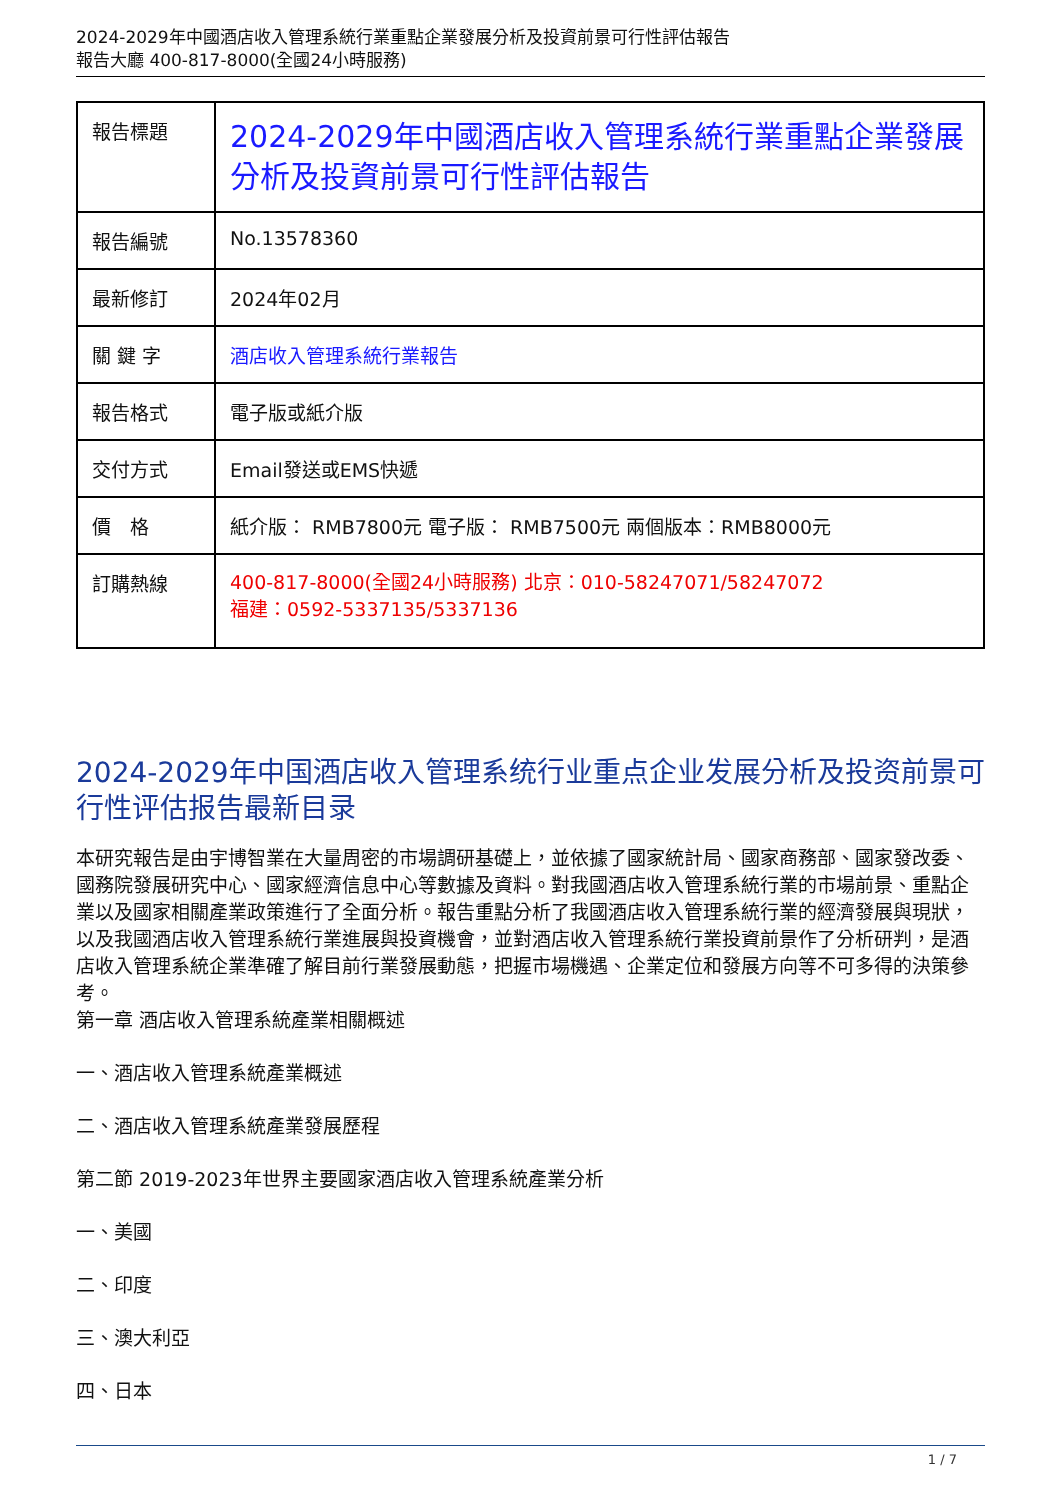2024-2029年中國酒店收入管理系統行業重點企業發展分析及投資前景可行性評估報告
報告大廳 400-817-8000(全國24小時服務)
| 報告標題 | 2024-2029年中國酒店收入管理系統行業重點企業發展分析及投資前景可行性評估報告 |
| 報告編號 | No.13578360 |
| 最新修訂 | 2024年02月 |
| 關 鍵 字 | 酒店收入管理系統行業報告 |
| 報告格式 | 電子版或紙介版 |
| 交付方式 | Email發送或EMS快遞 |
| 價 格 | 紙介版： RMB7800元 電子版： RMB7500元 兩個版本：RMB8000元 |
| 訂購熱線 | 400-817-8000(全國24小時服務) 北京：010-58247071/58247072 福建：0592-5337135/5337136 |
2024-2029年中国酒店收入管理系统行业重点企业发展分析及投资前景可行性评估报告最新目录
本研究報告是由宇博智業在大量周密的市場調研基礎上，並依據了國家統計局、國家商務部、國家發改委、國務院發展研究中心、國家經濟信息中心等數據及資料。對我國酒店收入管理系統行業的市場前景、重點企業以及國家相關產業政策進行了全面分析。報告重點分析了我國酒店收入管理系統行業的經濟發展與現狀，以及我國酒店收入管理系統行業進展與投資機會，並對酒店收入管理系統行業投資前景作了分析研判，是酒店收入管理系統企業準確了解目前行業發展動態，把握市場機遇、企業定位和發展方向等不可多得的決策參考。
第一章 酒店收入管理系統產業相關概述
一、酒店收入管理系統產業概述
二、酒店收入管理系統產業發展歷程
第二節 2019-2023年世界主要國家酒店收入管理系統產業分析
一、美國
二、印度
三、澳大利亞
四、日本
1 / 7